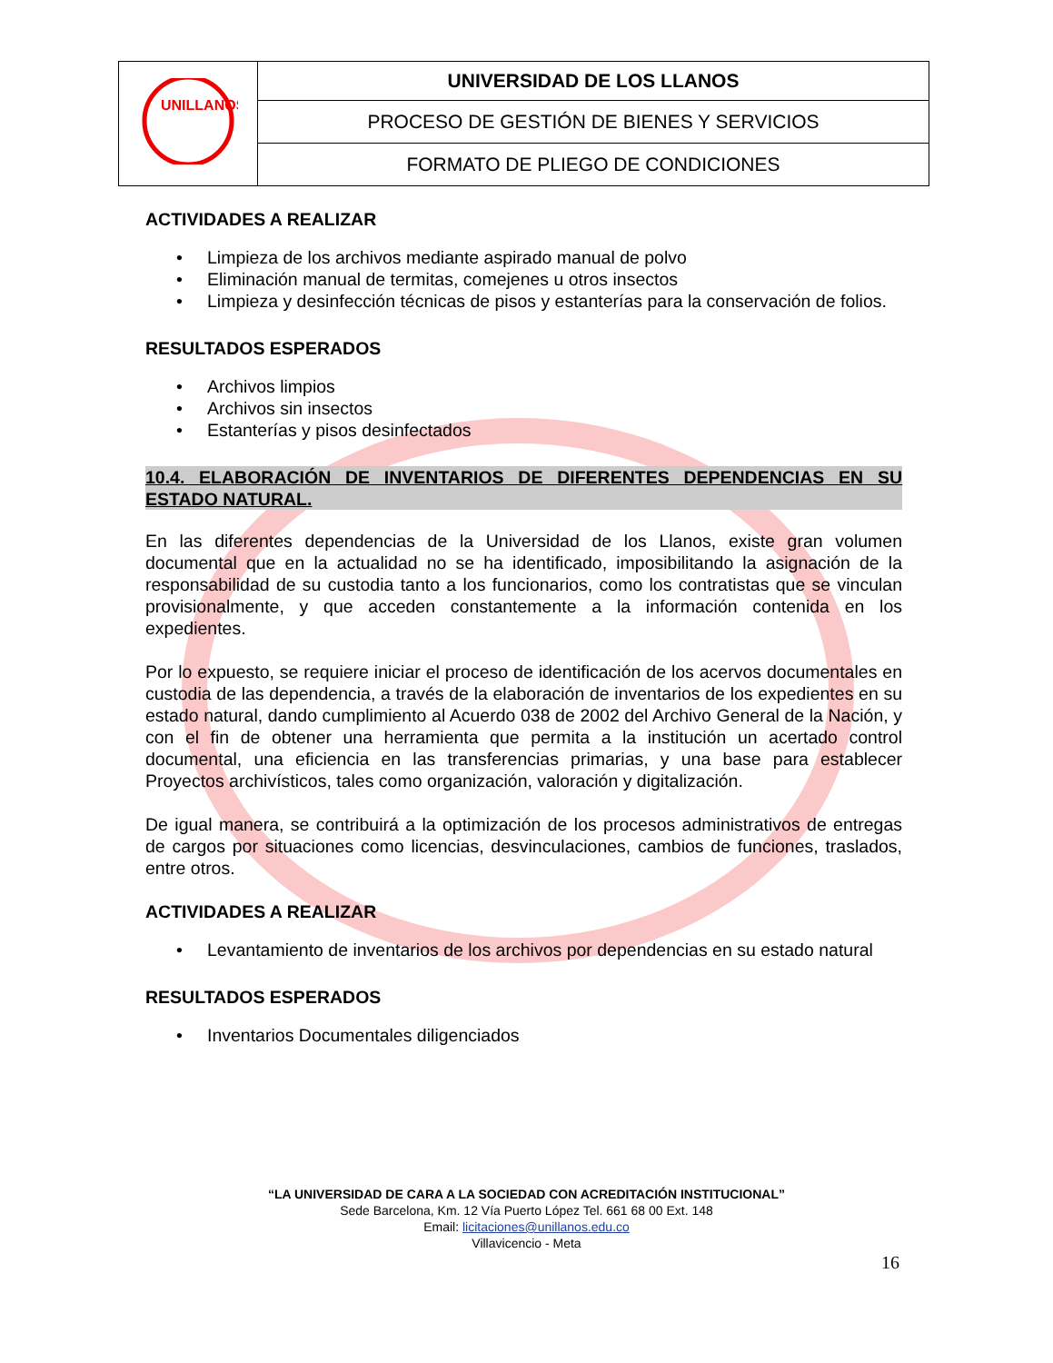| UNILLANOS | UNIVERSIDAD DE LOS LLANOS |
| | PROCESO DE GESTIÓN DE BIENES Y SERVICIOS |
| | FORMATO DE PLIEGO DE CONDICIONES |
ACTIVIDADES A REALIZAR
• Limpieza de los archivos mediante aspirado manual de polvo
• Eliminación manual de termitas, comejenes u otros insectos
• Limpieza y desinfección técnicas de pisos y estanterías para la conservación de folios.
RESULTADOS ESPERADOS
• Archivos limpios
• Archivos sin insectos
• Estanterías y pisos desinfectados
10.4. ELABORACIÓN DE INVENTARIOS DE DIFERENTES DEPENDENCIAS EN SU ESTADO NATURAL.
En las diferentes dependencias de la Universidad de los Llanos, existe gran volumen documental que en la actualidad no se ha identificado, imposibilitando la asignación de la responsabilidad de su custodia tanto a los funcionarios, como los contratistas que se vinculan provisionalmente, y que acceden constantemente a la información contenida en los expedientes.
Por lo expuesto, se requiere iniciar el proceso de identificación de los acervos documentales en custodia de las dependencia, a través de la elaboración de inventarios de los expedientes en su estado natural, dando cumplimiento al Acuerdo 038 de 2002 del Archivo General de la Nación, y con el fin de obtener una herramienta que permita a la institución un acertado control documental, una eficiencia en las transferencias primarias, y una base para establecer Proyectos archivísticos, tales como organización, valoración y digitalización.
De igual manera, se contribuirá a la optimización de los procesos administrativos de entregas de cargos por situaciones como licencias, desvinculaciones, cambios de funciones, traslados, entre otros.
ACTIVIDADES A REALIZAR
• Levantamiento de inventarios de los archivos por dependencias en su estado natural
RESULTADOS ESPERADOS
• Inventarios Documentales diligenciados
“LA UNIVERSIDAD DE CARA A LA SOCIEDAD CON ACREDITACIÓN INSTITUCIONAL”
Sede Barcelona, Km. 12 Vía Puerto López Tel. 661 68 00 Ext. 148
Email: licitaciones@unillanos.edu.co
Villavicencio - Meta
16